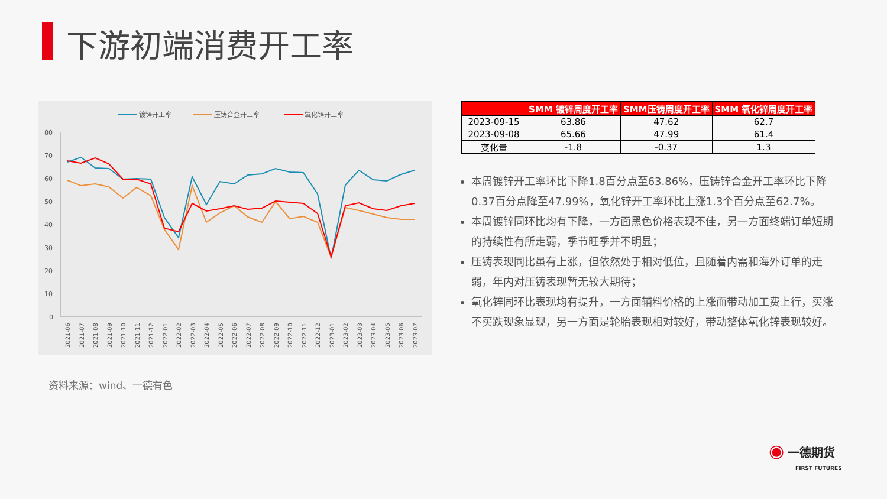下游初端消费开工率
镀锌开工率
压铸合金开工率
氧化锌开工率
80
70
60
50
40
30
20
10
0
2021-06
2021-07
2021-08
2021-09
2021-10
2021-11
2021-12
2022-01
2022-02
2022-03
2022-04
2022-05
2022-06
2022-07
2022-08
2022-09
2022-10
2022-11
2022-12
2023-01
2023-02
2023-03
2023-04
2023-05
2023-06
2023-07
资料来源：wind、一德有色
| | SMM 镀锌周度开工率 | SMM压铸周度开工率 | SMM 氧化锌周度开工率 |
| --- | --- | --- | --- |
| 2023-09-15 | 63.86 | 47.62 | 62.7 |
| 2023-09-08 | 65.66 | 47.99 | 61.4 |
| 变化量 | -1.8 | -0.37 | 1.3 |
本周镀锌开工率环比下降1.8百分点至63.86%，压铸锌合金开工率环比下降0.37百分点降至47.99%，氧化锌开工率环比上涨1.3个百分点至62.7%。
本周镀锌同环比均有下降，一方面黑色价格表现不佳，另一方面终端订单短期的持续性有所走弱，季节旺季并不明显；
压铸表现同比虽有上涨，但依然处于相对低位，且随着内需和海外订单的走弱，年内对压铸表现暂无较大期待；
氧化锌同环比表现均有提升，一方面辅料价格的上涨而带动加工费上行，买涨不买跌现象显现，另一方面是轮胎表现相对较好，带动整体氧化锌表现较好。
◉ 一德期货
FIRST FUTURES